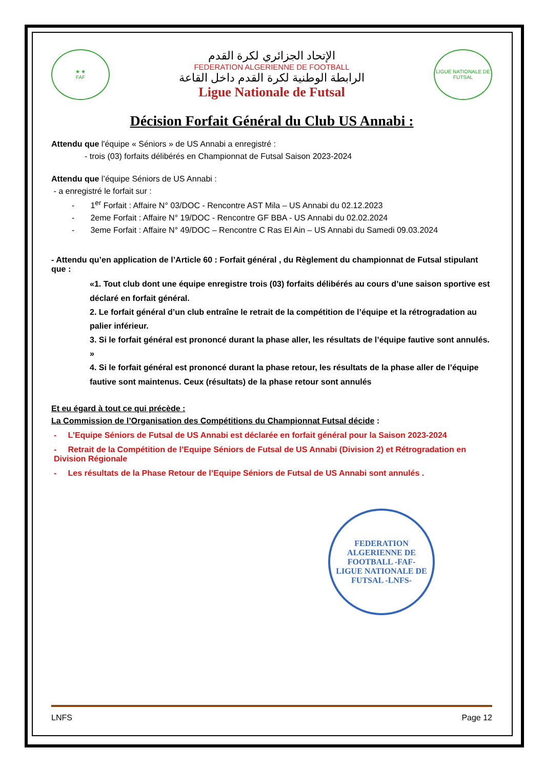★ ★
FAF
الإتحاد الجزائري لكرة القدم
FEDERATION ALGERIENNE DE FOOTBALL
الرابطة الوطنية لكرة القدم داخل القاعة
Ligue Nationale de Futsal
LIGUE NATIONALE DE FUTSAL
Décision Forfait Général du Club US Annabi :
Attendu que l'équipe « Séniors » de US Annabi a enregistré :
- trois (03) forfaits délibérés en Championnat de Futsal Saison 2023-2024
Attendu que l’équipe Séniors de US Annabi :
- a enregistré le forfait sur :
- 1<sup>er</sup> Forfait : Affaire N° 03/DOC - Rencontre AST Mila – US Annabi du 02.12.2023
- 2eme Forfait : Affaire N° 19/DOC - Rencontre GF BBA - US Annabi du 02.02.2024
- 3eme Forfait : Affaire N° 49/DOC – Rencontre C Ras El Ain – US Annabi du Samedi 09.03.2024
- Attendu qu’en application de l’Article 60 : Forfait général , du Règlement du championnat de Futsal stipulant que :
«1. Tout club dont une équipe enregistre trois (03) forfaits délibérés au cours d’une saison sportive est déclaré en forfait général.
2. Le forfait général d’un club entraîne le retrait de la compétition de l’équipe et la rétrogradation au palier inférieur.
3. Si le forfait général est prononcé durant la phase aller, les résultats de l’équipe fautive sont annulés. »
4. Si le forfait général est prononcé durant la phase retour, les résultats de la phase aller de l’équipe fautive sont maintenus. Ceux (résultats) de la phase retour sont annulés
Et eu égard à tout ce qui précède :
La Commission de l’Organisation des Compétitions du Championnat Futsal décide :
- L’Equipe Séniors de Futsal de US Annabi est déclarée en forfait général pour la Saison 2023-2024
- Retrait de la Compétition de l’Equipe Séniors de Futsal de US Annabi (Division 2) et Rétrogradation en Division Régionale
- Les résultats de la Phase Retour de l’Equipe Séniors de Futsal de US Annabi sont annulés .
FEDERATION ALGERIENNE DE FOOTBALL -FAF-
LIGUE NATIONALE DE FUTSAL -LNFS-
LNFS Page 12